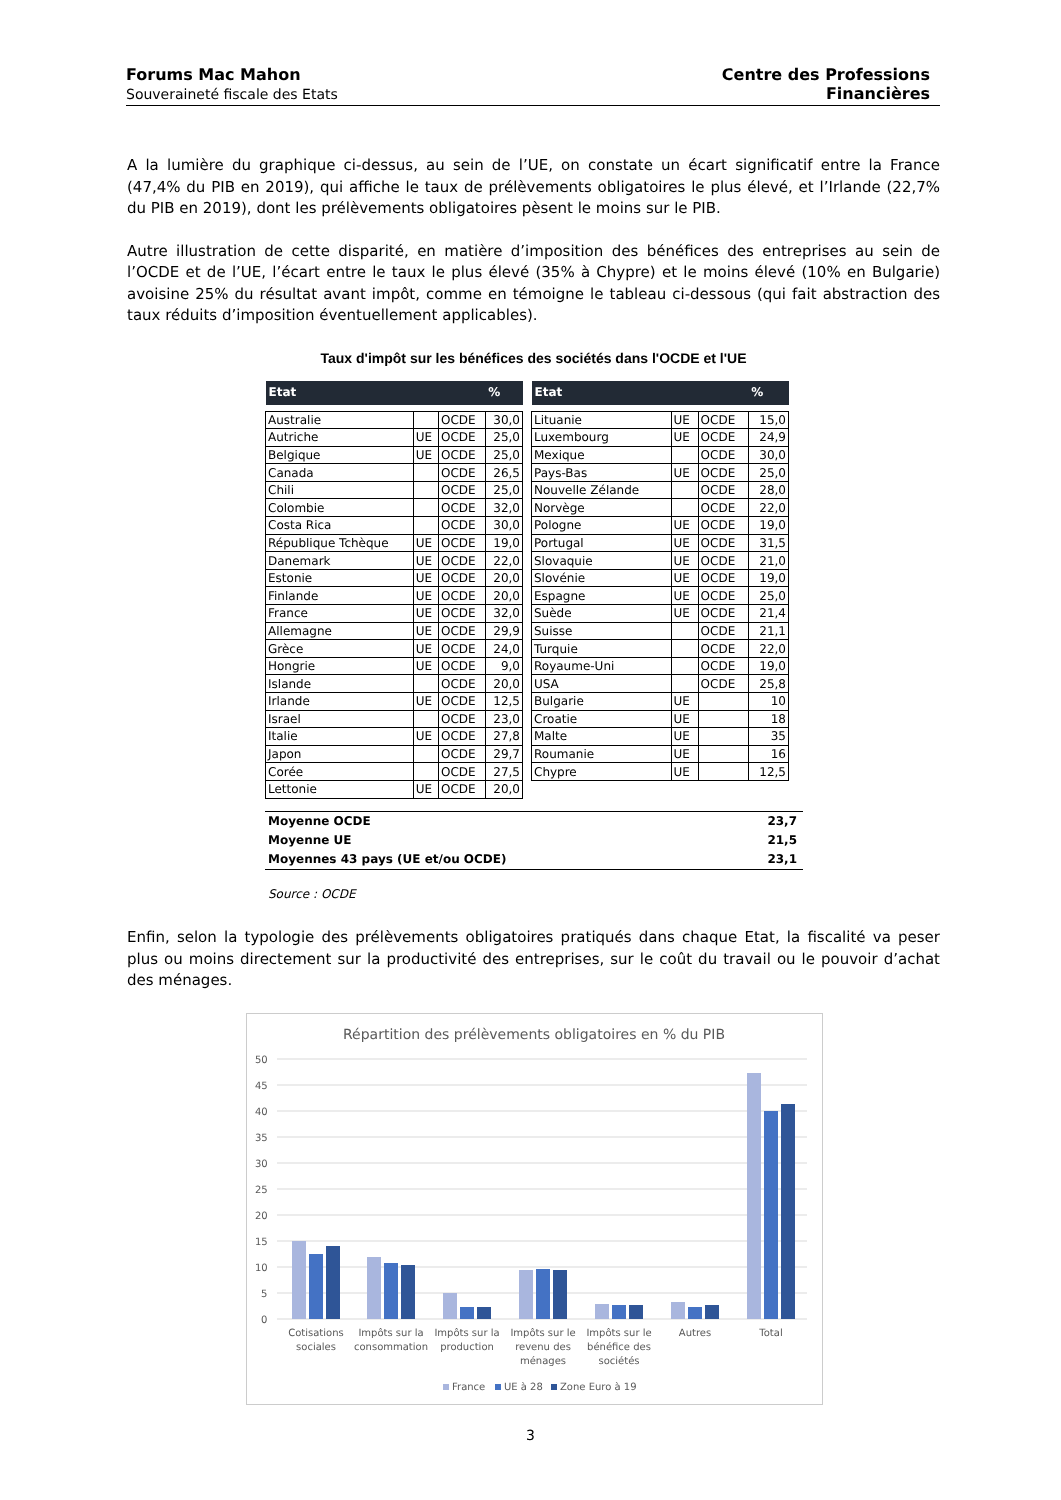Forums Mac Mahon
Souveraineté fiscale des Etats
Centre des Professions
Financières
A la lumière du graphique ci-dessus, au sein de l’UE, on constate un écart significatif entre la France (47,4% du PIB en 2019), qui affiche le taux de prélèvements obligatoires le plus élevé, et l’Irlande (22,7% du PIB en 2019), dont les prélèvements obligatoires pèsent le moins sur le PIB.
Autre illustration de cette disparité, en matière d’imposition des bénéfices des entreprises au sein de l’OCDE et de l’UE, l’écart entre le taux le plus élevé (35% à Chypre) et le moins élevé (10% en Bulgarie) avoisine 25% du résultat avant impôt, comme en témoigne le tableau ci-dessous (qui fait abstraction des taux réduits d’imposition éventuellement applicables).
Taux d'impôt sur les bénéfices des sociétés dans l'OCDE et l'UE
| Etat | | | % |
| --- | --- | --- | --- |
| Australie | | OCDE | 30,0 |
| Autriche | UE | OCDE | 25,0 |
| Belgique | UE | OCDE | 25,0 |
| Canada | | OCDE | 26,5 |
| Chili | | OCDE | 25,0 |
| Colombie | | OCDE | 32,0 |
| Costa Rica | | OCDE | 30,0 |
| République Tchèque | UE | OCDE | 19,0 |
| Danemark | UE | OCDE | 22,0 |
| Estonie | UE | OCDE | 20,0 |
| Finlande | UE | OCDE | 20,0 |
| France | UE | OCDE | 32,0 |
| Allemagne | UE | OCDE | 29,9 |
| Grèce | UE | OCDE | 24,0 |
| Hongrie | UE | OCDE | 9,0 |
| Islande | | OCDE | 20,0 |
| Irlande | UE | OCDE | 12,5 |
| Israel | | OCDE | 23,0 |
| Italie | UE | OCDE | 27,8 |
| Japon | | OCDE | 29,7 |
| Corée | | OCDE | 27,5 |
| Lettonie | UE | OCDE | 20,0 |
| Etat | | | % |
| --- | --- | --- | --- |
| Lituanie | UE | OCDE | 15,0 |
| Luxembourg | UE | OCDE | 24,9 |
| Mexique | | OCDE | 30,0 |
| Pays-Bas | UE | OCDE | 25,0 |
| Nouvelle Zélande | | OCDE | 28,0 |
| Norvège | | OCDE | 22,0 |
| Pologne | UE | OCDE | 19,0 |
| Portugal | UE | OCDE | 31,5 |
| Slovaquie | UE | OCDE | 21,0 |
| Slovénie | UE | OCDE | 19,0 |
| Espagne | UE | OCDE | 25,0 |
| Suède | UE | OCDE | 21,4 |
| Suisse | | OCDE | 21,1 |
| Turquie | | OCDE | 22,0 |
| Royaume-Uni | | OCDE | 19,0 |
| USA | | OCDE | 25,8 |
| Bulgarie | UE | | 10 |
| Croatie | UE | | 18 |
| Malte | UE | | 35 |
| Roumanie | UE | | 16 |
| Chypre | UE | | 12,5 |
Moyenne OCDE 23,7
Moyenne UE 21,5
Moyennes 43 pays (UE et/ou OCDE) 23,1
Source : OCDE
Enfin, selon la typologie des prélèvements obligatoires pratiqués dans chaque Etat, la fiscalité va peser plus ou moins directement sur la productivité des entreprises, sur le coût du travail ou le pouvoir d’achat des ménages.
Répartition des prélèvements obligatoires en % du PIB
50
45
40
35
30
25
20
15
10
5
0
Cotisations
sociales
Impôts sur la
consommation
Impôts sur la
production
Impôts sur le
revenu des
ménages
Impôts sur le
bénéfice des
sociétés
Autres
Total
France
UE à 28
Zone Euro à 19
3